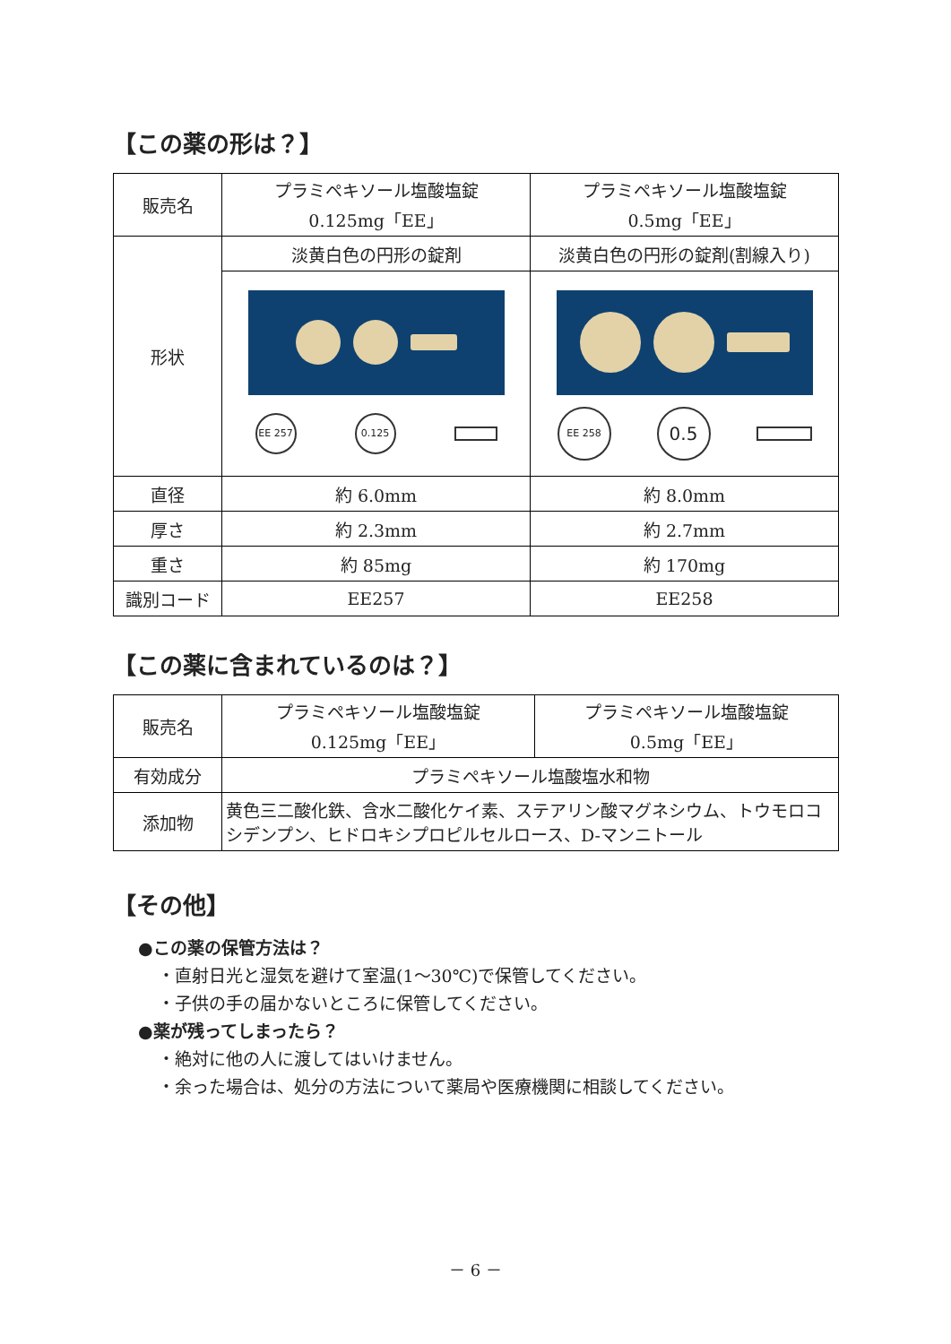【この薬の形は？】
| 販売名 | プラミペキソール塩酸塩錠 0.125mg「EE」 | プラミペキソール塩酸塩錠 0.5mg「EE」 |
| 形状 | 淡黄白色の円形の錠剤 | 淡黄白色の円形の錠剤(割線入り) |
| | EE 257 0.125 | EE 258 0.5 |
| 直径 | 約 6.0mm | 約 8.0mm |
| 厚さ | 約 2.3mm | 約 2.7mm |
| 重さ | 約 85mg | 約 170mg |
| 識別コード | EE257 | EE258 |
【この薬に含まれているのは？】
| 販売名 | プラミペキソール塩酸塩錠 0.125mg「EE」 | プラミペキソール塩酸塩錠 0.5mg「EE」 |
| 有効成分 | プラミペキソール塩酸塩水和物 | |
| 添加物 | 黄色三二酸化鉄、含水二酸化ケイ素、ステアリン酸マグネシウム、トウモロコシデンプン、ヒドロキシプロピルセルロース、D-マンニトール | |
【その他】
●この薬の保管方法は？
・直射日光と湿気を避けて室温(1～30℃)で保管してください。
・子供の手の届かないところに保管してください。
●薬が残ってしまったら？
・絶対に他の人に渡してはいけません。
・余った場合は、処分の方法について薬局や医療機関に相談してください。
－ 6 －